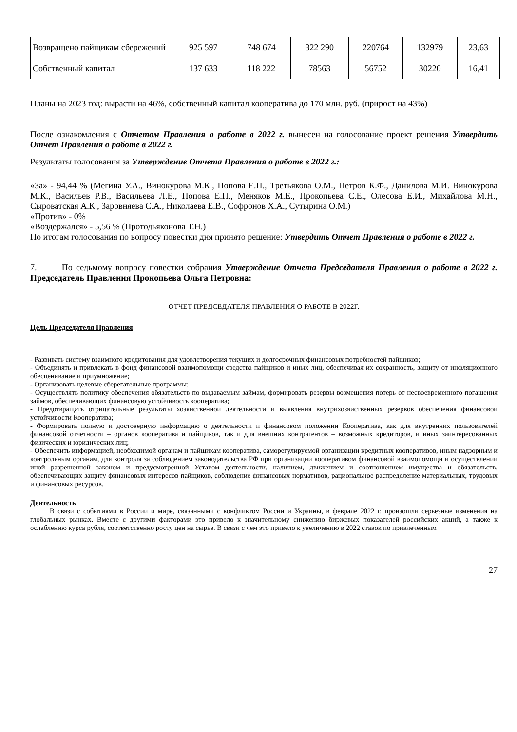| Возвращено пайщикам сбережений | 925 597 | 748 674 | 322 290 | 220764 | 132979 | 23,63 |
| Собственный капитал | 137 633 | 118 222 | 78563 | 56752 | 30220 | 16,41 |
Планы на 2023 год: вырасти на 46%, собственный капитал кооператива до 170 млн. руб. (прирост на 43%)
После ознакомления с Отчетом Правления о работе в 2022 г. вынесен на голосование проект решения Утвердить Отчет Правления о работе в 2022 г.
Результаты голосования за Утверждение Отчета Правления о работе в 2022 г.:
«За» - 94,44 % (Мегина У.А., Винокурова М.К., Попова Е.П., Третьякова О.М., Петров К.Ф., Данилова М.И. Винокурова М.К., Васильев Р.В., Васильева Л.Е., Попова Е.П., Меняков М.Е., Прокопьева С.Е., Олесова Е.И., Михайлова М.Н., Сыроватская А.К., Заровняева С.А., Николаева Е.В., Софронов Х.А., Сутырина О.М.)
«Против» - 0%
«Воздержался» - 5,56 % (Протодьяконова Т.Н.)
По итогам голосования по вопросу повестки дня принято решение: Утвердить Отчет Правления о работе в 2022 г.
7. По седьмому вопросу повестки собрания Утверждение Отчета Председателя Правления о работе в 2022 г. Председатель Правления Прокопьева Ольга Петровна:
ОТЧЕТ ПРЕДСЕДАТЕЛЯ ПРАВЛЕНИЯ О РАБОТЕ В 2022Г.
Цель Председателя Правления
- Развивать систему взаимного кредитования для удовлетворения текущих и долгосрочных финансовых потребностей пайщиков;
- Объединять и привлекать в фонд финансовой взаимопомощи средства пайщиков и иных лиц, обеспечивая их сохранность, защиту от инфляционного обесценивание и приумножение;
- Организовать целевые сберегательные программы;
- Осуществлять политику обеспечения обязательств по выдаваемым займам, формировать резервы возмещения потерь от несвоевременного погашения займов, обеспечивающих финансовую устойчивость кооператива;
- Предотвращать отрицательные результаты хозяйственной деятельности и выявления внутрихозяйственных резервов обеспечения финансовой устойчивости Кооператива;
- Формировать полную и достоверную информацию о деятельности и финансовом положении Кооператива, как для внутренних пользователей финансовой отчетности – органов кооператива и пайщиков, так и для внешних контрагентов – возможных кредиторов, и иных заинтересованных физических и юридических лиц;
- Обеспечить информацией, необходимой органам и пайщикам кооператива, саморегулируемой организации кредитных кооперативов, иным надзорным и контрольным органам, для контроля за соблюдением законодательства РФ при организации кооперативом финансовой взаимопомощи и осуществлении иной разрешенной законом и предусмотренной Уставом деятельности, наличием, движением и соотношением имущества и обязательств, обеспечивающих защиту финансовых интересов пайщиков, соблюдение финансовых нормативов, рациональное распределение материальных, трудовых и финансовых ресурсов.
Деятельность
В связи с событиями в России и мире, связанными с конфликтом России и Украины, в феврале 2022 г. произошли серьезные изменения на глобальных рынках. Вместе с другими факторами это привело к значительному снижению биржевых показателей российских акций, а также к ослаблению курса рубля, соответственно росту цен на сырье. В связи с чем это привело к увеличению в 2022 ставок по привлеченным
27